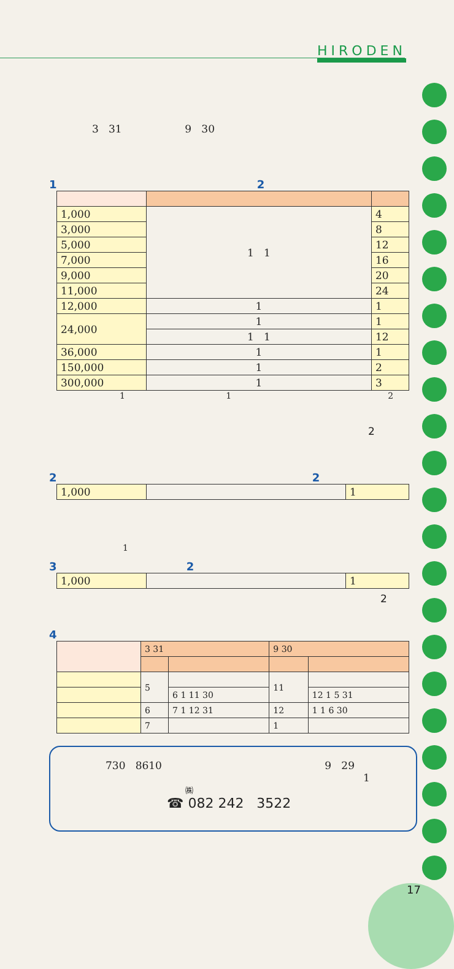HIRODEN
3 31 9 30
1 2
| 1,000 | 1 1 | 4 |
| 3,000 | | 8 |
| 5,000 | | 12 |
| 7,000 | | 16 |
| 9,000 | | 20 |
| 11,000 | | 24 |
| 12,000 | 1 | 1 |
| 24,000 | 1 | 1 |
| | 1 1 | 12 |
| 36,000 | 1 | 1 |
| 150,000 | 1 | 2 |
| 300,000 | 1 | 3 |
1 1 2
2
2 2
| 1,000 | | 1 |
1
3 2
| 1,000 | | 1 |
2
4
| | 3 31 | | 9 30 | |
| --- | --- | --- | --- | --- |
| | 5 | | 11 | |
| | | 6 1 11 30 | | 12 1 5 31 |
| | 6 | 7 1 12 31 | 12 | 1 1 6 30 |
| | 7 | | 1 | |
730 8610 9 29
1
㈱
☎ 082 242 3522
17